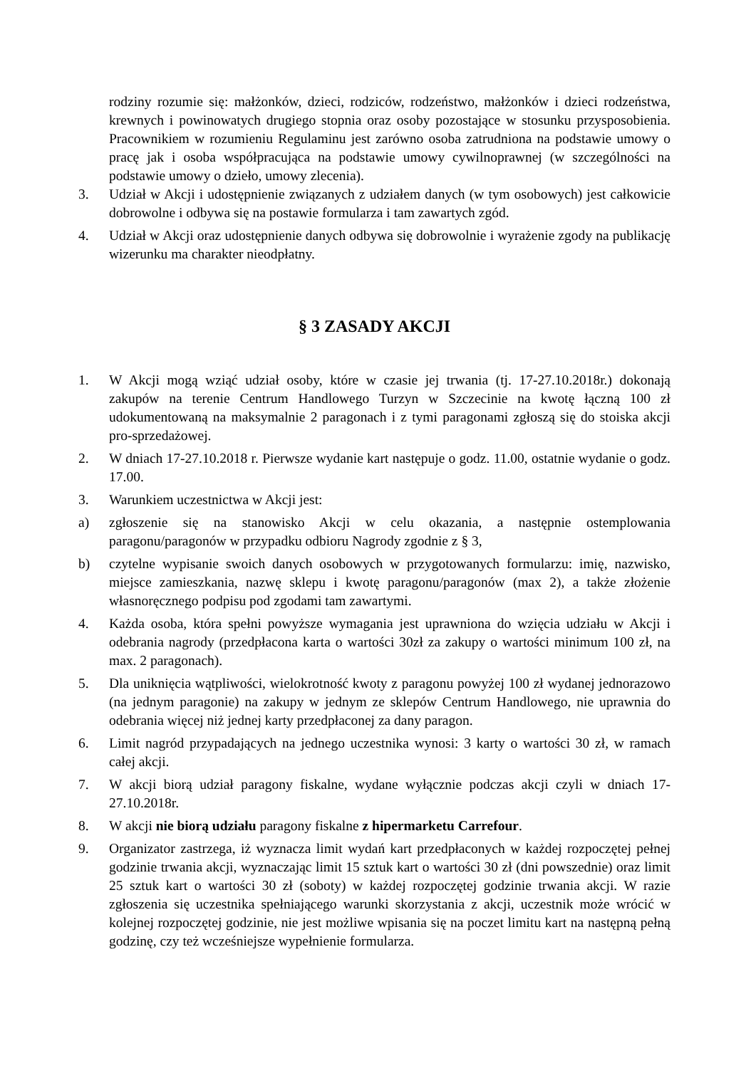rodziny rozumie się: małżonków, dzieci, rodziców, rodzeństwo, małżonków i dzieci rodzeństwa, krewnych i powinowatych drugiego stopnia oraz osoby pozostające w stosunku przysposobienia. Pracownikiem w rozumieniu Regulaminu jest zarówno osoba zatrudniona na podstawie umowy o pracę jak i osoba współpracująca na podstawie umowy cywilnoprawnej (w szczególności na podstawie umowy o dzieło, umowy zlecenia).
3. Udział w Akcji i udostępnienie związanych z udziałem danych (w tym osobowych) jest całkowicie dobrowolne i odbywa się na postawie formularza i tam zawartych zgód.
4. Udział w Akcji oraz udostępnienie danych odbywa się dobrowolnie i wyrażenie zgody na publikację wizerunku ma charakter nieodpłatny.
§ 3 ZASADY AKCJI
1. W Akcji mogą wziąć udział osoby, które w czasie jej trwania (tj. 17-27.10.2018r.) dokonają zakupów na terenie Centrum Handlowego Turzyn w Szczecinie na kwotę łączną 100 zł udokumentowaną na maksymalnie 2 paragonach i z tymi paragonami zgłoszą się do stoiska akcji pro-sprzedażowej.
2. W dniach 17-27.10.2018 r. Pierwsze wydanie kart następuje o godz. 11.00, ostatnie wydanie o godz. 17.00.
3. Warunkiem uczestnictwa w Akcji jest:
a) zgłoszenie się na stanowisko Akcji w celu okazania, a następnie ostemplowania paragonu/paragonów w przypadku odbioru Nagrody zgodnie z § 3,
b) czytelne wypisanie swoich danych osobowych w przygotowanych formularzu: imię, nazwisko, miejsce zamieszkania, nazwę sklepu i kwotę paragonu/paragonów (max 2), a także złożenie własnoręcznego podpisu pod zgodami tam zawartymi.
4. Każda osoba, która spełni powyższe wymagania jest uprawniona do wzięcia udziału w Akcji i odebrania nagrody (przedpłacona karta o wartości 30zł za zakupy o wartości minimum 100 zł, na max. 2 paragonach).
5. Dla uniknięcia wątpliwości, wielokrotność kwoty z paragonu powyżej 100 zł wydanej jednorazowo (na jednym paragonie) na zakupy w jednym ze sklepów Centrum Handlowego, nie uprawnia do odebrania więcej niż jednej karty przedpłaconej za dany paragon.
6. Limit nagród przypadających na jednego uczestnika wynosi: 3 karty o wartości 30 zł, w ramach całej akcji.
7. W akcji biorą udział paragony fiskalne, wydane wyłącznie podczas akcji czyli w dniach 17-27.10.2018r.
8. W akcji nie biorą udziału paragony fiskalne z hipermarketu Carrefour.
9. Organizator zastrzega, iż wyznacza limit wydań kart przedpłaconych w każdej rozpoczętej pełnej godzinie trwania akcji, wyznaczając limit 15 sztuk kart o wartości 30 zł (dni powszednie) oraz limit 25 sztuk kart o wartości 30 zł (soboty) w każdej rozpoczętej godzinie trwania akcji. W razie zgłoszenia się uczestnika spełniającego warunki skorzystania z akcji, uczestnik może wrócić w kolejnej rozpoczętej godzinie, nie jest możliwe wpisania się na poczet limitu kart na następną pełną godzinę, czy też wcześniejsze wypełnienie formularza.